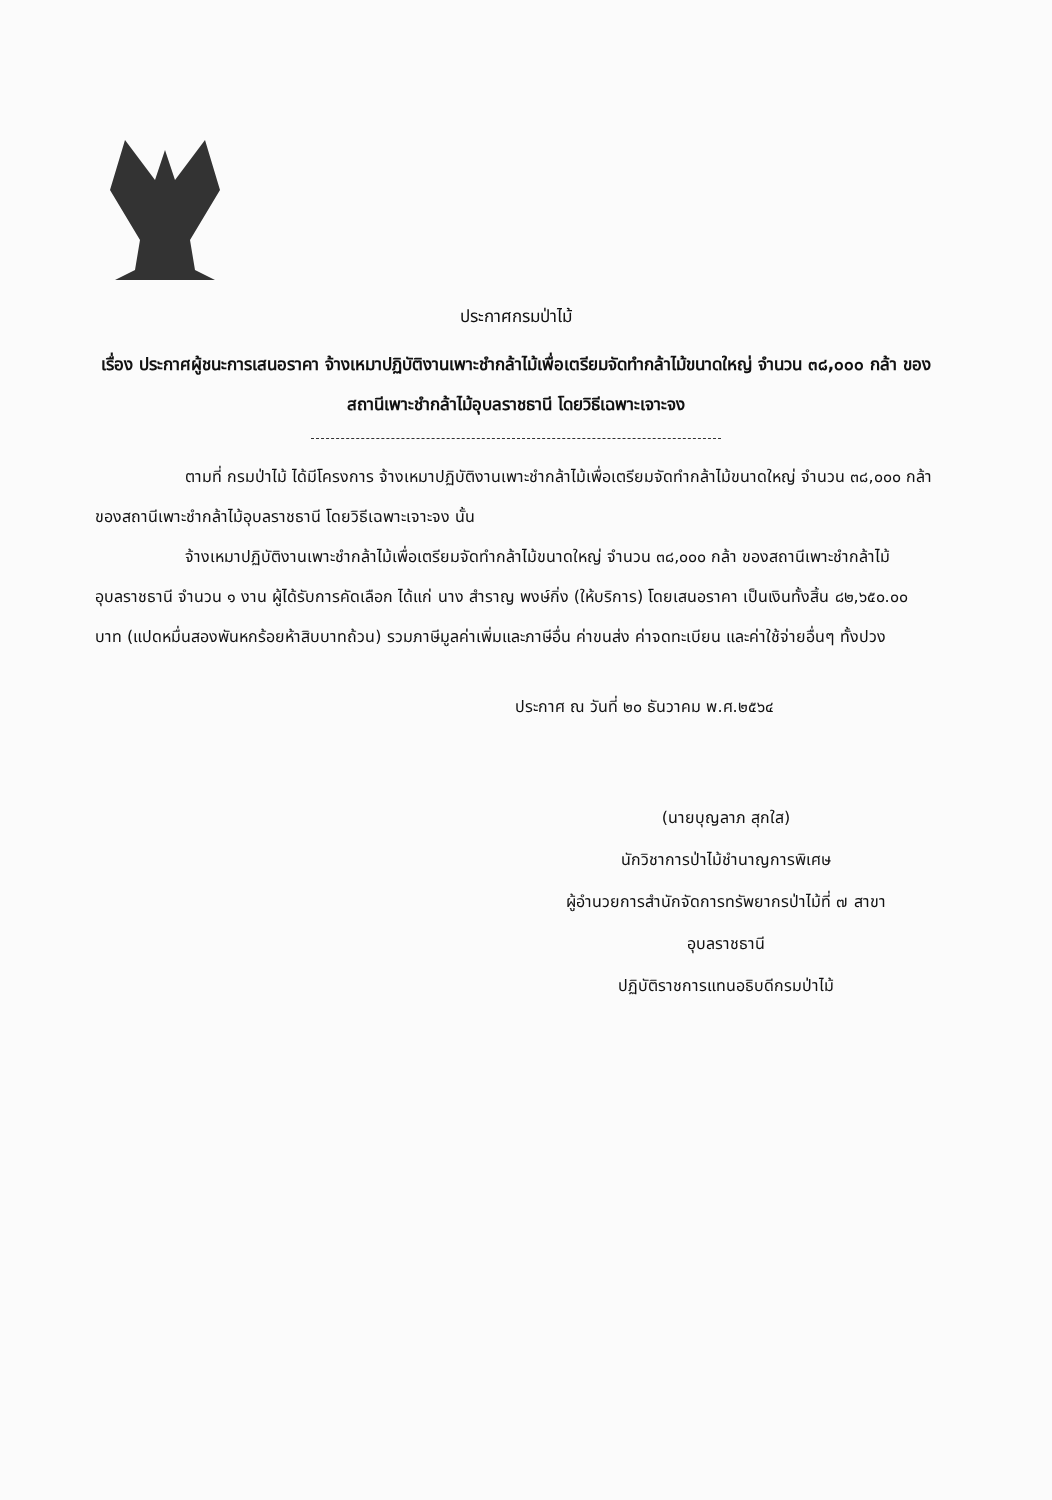ประกาศกรมป่าไม้
เรื่อง ประกาศผู้ชนะการเสนอราคา จ้างเหมาปฏิบัติงานเพาะชำกล้าไม้เพื่อเตรียมจัดทำกล้าไม้ขนาดใหญ่ จำนวน ๓๘,๐๐๐ กล้า ของสถานีเพาะชำกล้าไม้อุบลราชธานี โดยวิธีเฉพาะเจาะจง
ตามที่ กรมป่าไม้ ได้มีโครงการ จ้างเหมาปฏิบัติงานเพาะชำกล้าไม้เพื่อเตรียมจัดทำกล้าไม้ขนาดใหญ่ จำนวน ๓๘,๐๐๐ กล้า ของสถานีเพาะชำกล้าไม้อุบลราชธานี โดยวิธีเฉพาะเจาะจง นั้น
จ้างเหมาปฏิบัติงานเพาะชำกล้าไม้เพื่อเตรียมจัดทำกล้าไม้ขนาดใหญ่ จำนวน ๓๘,๐๐๐ กล้า ของสถานีเพาะชำกล้าไม้อุบลราชธานี จำนวน ๑ งาน ผู้ได้รับการคัดเลือก ได้แก่ นาง สำราญ พงษ์กิ่ง (ให้บริการ) โดยเสนอราคา เป็นเงินทั้งสิ้น ๘๒,๖๕๐.๐๐ บาท (แปดหมื่นสองพันหกร้อยห้าสิบบาทถ้วน) รวมภาษีมูลค่าเพิ่มและภาษีอื่น ค่าขนส่ง ค่าจดทะเบียน และค่าใช้จ่ายอื่นๆ ทั้งปวง
ประกาศ ณ วันที่ ๒๐ ธันวาคม พ.ศ.๒๕๖๔
(นายบุญลาภ สุกใส)
นักวิชาการป่าไม้ชำนาญการพิเศษ
ผู้อำนวยการสำนักจัดการทรัพยากรป่าไม้ที่ ๗ สาขา
อุบลราชธานี
ปฏิบัติราชการแทนอธิบดีกรมป่าไม้